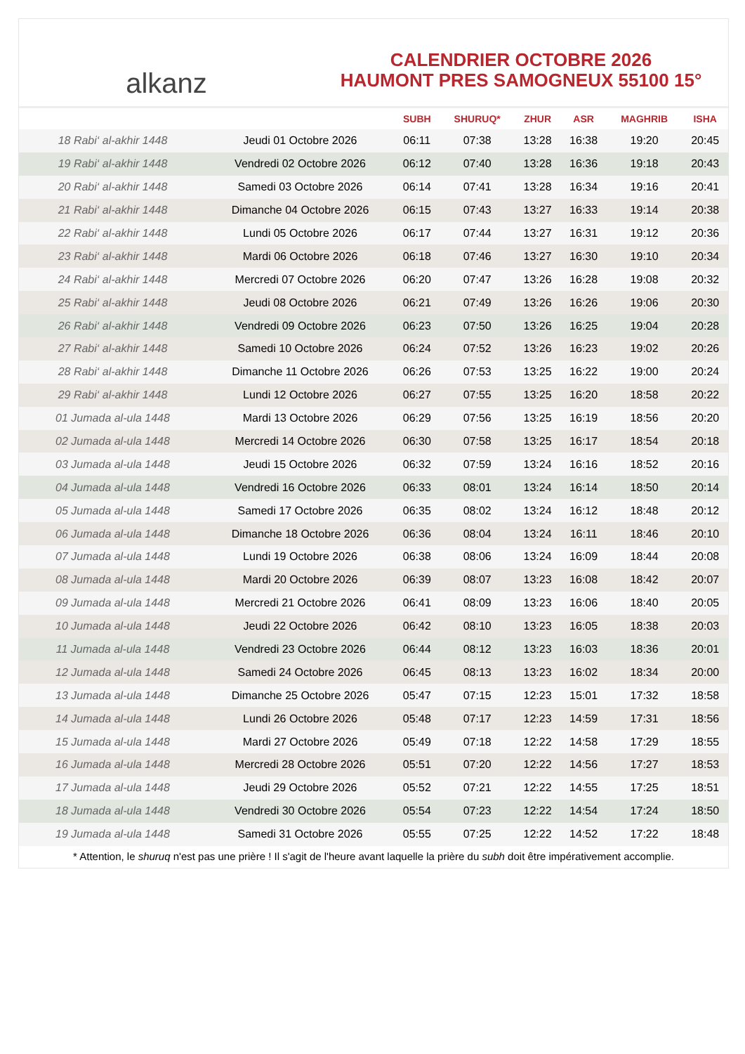alkanz
CALENDRIER OCTOBRE 2026
HAUMONT PRES SAMOGNEUX 55100 15°
| | | SUBH | SHURUQ* | ZHUR | ASR | MAGHRIB | ISHA |
| --- | --- | --- | --- | --- | --- | --- | --- |
| 18 Rabi‘ al-akhir 1448 | Jeudi 01 Octobre 2026 | 06:11 | 07:38 | 13:28 | 16:38 | 19:20 | 20:45 |
| 19 Rabi‘ al-akhir 1448 | Vendredi 02 Octobre 2026 | 06:12 | 07:40 | 13:28 | 16:36 | 19:18 | 20:43 |
| 20 Rabi‘ al-akhir 1448 | Samedi 03 Octobre 2026 | 06:14 | 07:41 | 13:28 | 16:34 | 19:16 | 20:41 |
| 21 Rabi‘ al-akhir 1448 | Dimanche 04 Octobre 2026 | 06:15 | 07:43 | 13:27 | 16:33 | 19:14 | 20:38 |
| 22 Rabi‘ al-akhir 1448 | Lundi 05 Octobre 2026 | 06:17 | 07:44 | 13:27 | 16:31 | 19:12 | 20:36 |
| 23 Rabi‘ al-akhir 1448 | Mardi 06 Octobre 2026 | 06:18 | 07:46 | 13:27 | 16:30 | 19:10 | 20:34 |
| 24 Rabi‘ al-akhir 1448 | Mercredi 07 Octobre 2026 | 06:20 | 07:47 | 13:26 | 16:28 | 19:08 | 20:32 |
| 25 Rabi‘ al-akhir 1448 | Jeudi 08 Octobre 2026 | 06:21 | 07:49 | 13:26 | 16:26 | 19:06 | 20:30 |
| 26 Rabi‘ al-akhir 1448 | Vendredi 09 Octobre 2026 | 06:23 | 07:50 | 13:26 | 16:25 | 19:04 | 20:28 |
| 27 Rabi‘ al-akhir 1448 | Samedi 10 Octobre 2026 | 06:24 | 07:52 | 13:26 | 16:23 | 19:02 | 20:26 |
| 28 Rabi‘ al-akhir 1448 | Dimanche 11 Octobre 2026 | 06:26 | 07:53 | 13:25 | 16:22 | 19:00 | 20:24 |
| 29 Rabi‘ al-akhir 1448 | Lundi 12 Octobre 2026 | 06:27 | 07:55 | 13:25 | 16:20 | 18:58 | 20:22 |
| 01 Jumada al-ula 1448 | Mardi 13 Octobre 2026 | 06:29 | 07:56 | 13:25 | 16:19 | 18:56 | 20:20 |
| 02 Jumada al-ula 1448 | Mercredi 14 Octobre 2026 | 06:30 | 07:58 | 13:25 | 16:17 | 18:54 | 20:18 |
| 03 Jumada al-ula 1448 | Jeudi 15 Octobre 2026 | 06:32 | 07:59 | 13:24 | 16:16 | 18:52 | 20:16 |
| 04 Jumada al-ula 1448 | Vendredi 16 Octobre 2026 | 06:33 | 08:01 | 13:24 | 16:14 | 18:50 | 20:14 |
| 05 Jumada al-ula 1448 | Samedi 17 Octobre 2026 | 06:35 | 08:02 | 13:24 | 16:12 | 18:48 | 20:12 |
| 06 Jumada al-ula 1448 | Dimanche 18 Octobre 2026 | 06:36 | 08:04 | 13:24 | 16:11 | 18:46 | 20:10 |
| 07 Jumada al-ula 1448 | Lundi 19 Octobre 2026 | 06:38 | 08:06 | 13:24 | 16:09 | 18:44 | 20:08 |
| 08 Jumada al-ula 1448 | Mardi 20 Octobre 2026 | 06:39 | 08:07 | 13:23 | 16:08 | 18:42 | 20:07 |
| 09 Jumada al-ula 1448 | Mercredi 21 Octobre 2026 | 06:41 | 08:09 | 13:23 | 16:06 | 18:40 | 20:05 |
| 10 Jumada al-ula 1448 | Jeudi 22 Octobre 2026 | 06:42 | 08:10 | 13:23 | 16:05 | 18:38 | 20:03 |
| 11 Jumada al-ula 1448 | Vendredi 23 Octobre 2026 | 06:44 | 08:12 | 13:23 | 16:03 | 18:36 | 20:01 |
| 12 Jumada al-ula 1448 | Samedi 24 Octobre 2026 | 06:45 | 08:13 | 13:23 | 16:02 | 18:34 | 20:00 |
| 13 Jumada al-ula 1448 | Dimanche 25 Octobre 2026 | 05:47 | 07:15 | 12:23 | 15:01 | 17:32 | 18:58 |
| 14 Jumada al-ula 1448 | Lundi 26 Octobre 2026 | 05:48 | 07:17 | 12:23 | 14:59 | 17:31 | 18:56 |
| 15 Jumada al-ula 1448 | Mardi 27 Octobre 2026 | 05:49 | 07:18 | 12:22 | 14:58 | 17:29 | 18:55 |
| 16 Jumada al-ula 1448 | Mercredi 28 Octobre 2026 | 05:51 | 07:20 | 12:22 | 14:56 | 17:27 | 18:53 |
| 17 Jumada al-ula 1448 | Jeudi 29 Octobre 2026 | 05:52 | 07:21 | 12:22 | 14:55 | 17:25 | 18:51 |
| 18 Jumada al-ula 1448 | Vendredi 30 Octobre 2026 | 05:54 | 07:23 | 12:22 | 14:54 | 17:24 | 18:50 |
| 19 Jumada al-ula 1448 | Samedi 31 Octobre 2026 | 05:55 | 07:25 | 12:22 | 14:52 | 17:22 | 18:48 |
* Attention, le shuruq n'est pas une prière ! Il s'agit de l'heure avant laquelle la prière du subh doit être impérativement accomplie.